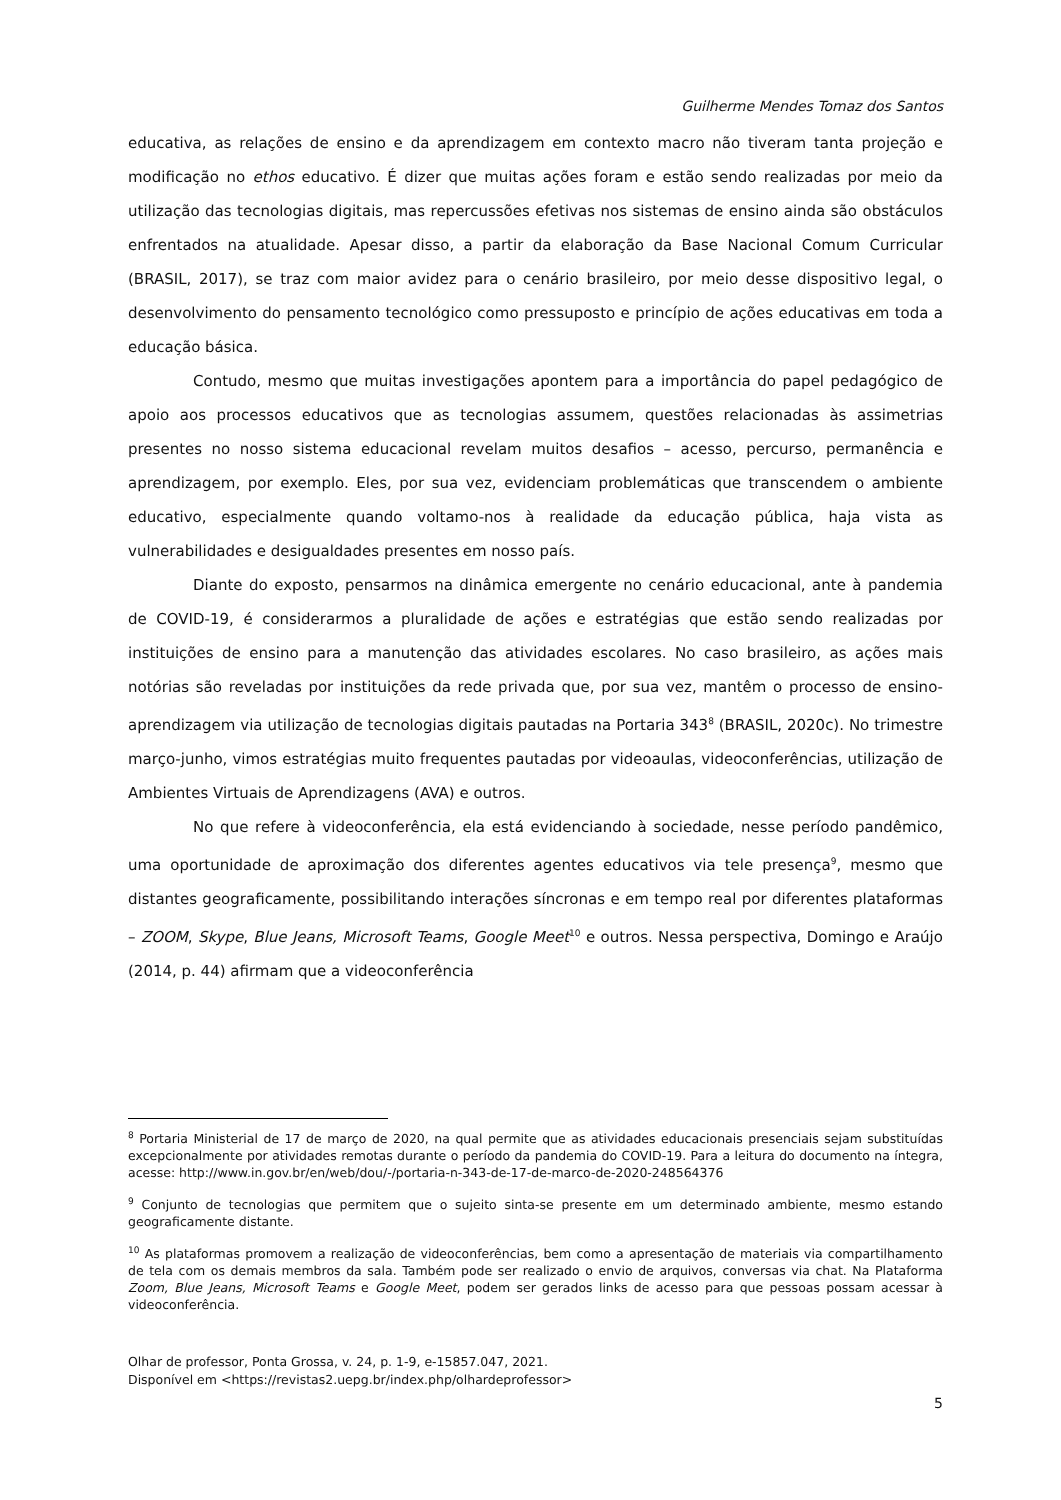Guilherme Mendes Tomaz dos Santos
educativa, as relações de ensino e da aprendizagem em contexto macro não tiveram tanta projeção e modificação no ethos educativo. É dizer que muitas ações foram e estão sendo realizadas por meio da utilização das tecnologias digitais, mas repercussões efetivas nos sistemas de ensino ainda são obstáculos enfrentados na atualidade. Apesar disso, a partir da elaboração da Base Nacional Comum Curricular (BRASIL, 2017), se traz com maior avidez para o cenário brasileiro, por meio desse dispositivo legal, o desenvolvimento do pensamento tecnológico como pressuposto e princípio de ações educativas em toda a educação básica.
Contudo, mesmo que muitas investigações apontem para a importância do papel pedagógico de apoio aos processos educativos que as tecnologias assumem, questões relacionadas às assimetrias presentes no nosso sistema educacional revelam muitos desafios – acesso, percurso, permanência e aprendizagem, por exemplo. Eles, por sua vez, evidenciam problemáticas que transcendem o ambiente educativo, especialmente quando voltamo-nos à realidade da educação pública, haja vista as vulnerabilidades e desigualdades presentes em nosso país.
Diante do exposto, pensarmos na dinâmica emergente no cenário educacional, ante à pandemia de COVID-19, é considerarmos a pluralidade de ações e estratégias que estão sendo realizadas por instituições de ensino para a manutenção das atividades escolares. No caso brasileiro, as ações mais notórias são reveladas por instituições da rede privada que, por sua vez, mantêm o processo de ensino-aprendizagem via utilização de tecnologias digitais pautadas na Portaria 343<sup>8</sup> (BRASIL, 2020c). No trimestre março-junho, vimos estratégias muito frequentes pautadas por videoaulas, videoconferências, utilização de Ambientes Virtuais de Aprendizagens (AVA) e outros.
No que refere à videoconferência, ela está evidenciando à sociedade, nesse período pandêmico, uma oportunidade de aproximação dos diferentes agentes educativos via tele presença<sup>9</sup>, mesmo que distantes geograficamente, possibilitando interações síncronas e em tempo real por diferentes plataformas – ZOOM, Skype, Blue Jeans, Microsoft Teams, Google Meet<sup>10</sup> e outros. Nessa perspectiva, Domingo e Araújo (2014, p. 44) afirmam que a videoconferência
<sup>8</sup> Portaria Ministerial de 17 de março de 2020, na qual permite que as atividades educacionais presenciais sejam substituídas excepcionalmente por atividades remotas durante o período da pandemia do COVID-19. Para a leitura do documento na íntegra, acesse: http://www.in.gov.br/en/web/dou/-/portaria-n-343-de-17-de-marco-de-2020-248564376
<sup>9</sup> Conjunto de tecnologias que permitem que o sujeito sinta-se presente em um determinado ambiente, mesmo estando geograficamente distante.
<sup>10</sup> As plataformas promovem a realização de videoconferências, bem como a apresentação de materiais via compartilhamento de tela com os demais membros da sala. Também pode ser realizado o envio de arquivos, conversas via chat. Na Plataforma Zoom, Blue Jeans, Microsoft Teams e Google Meet, podem ser gerados links de acesso para que pessoas possam acessar à videoconferência.
Olhar de professor, Ponta Grossa, v. 24, p. 1-9, e-15857.047, 2021.
Disponível em <https://revistas2.uepg.br/index.php/olhardeprofessor>
5